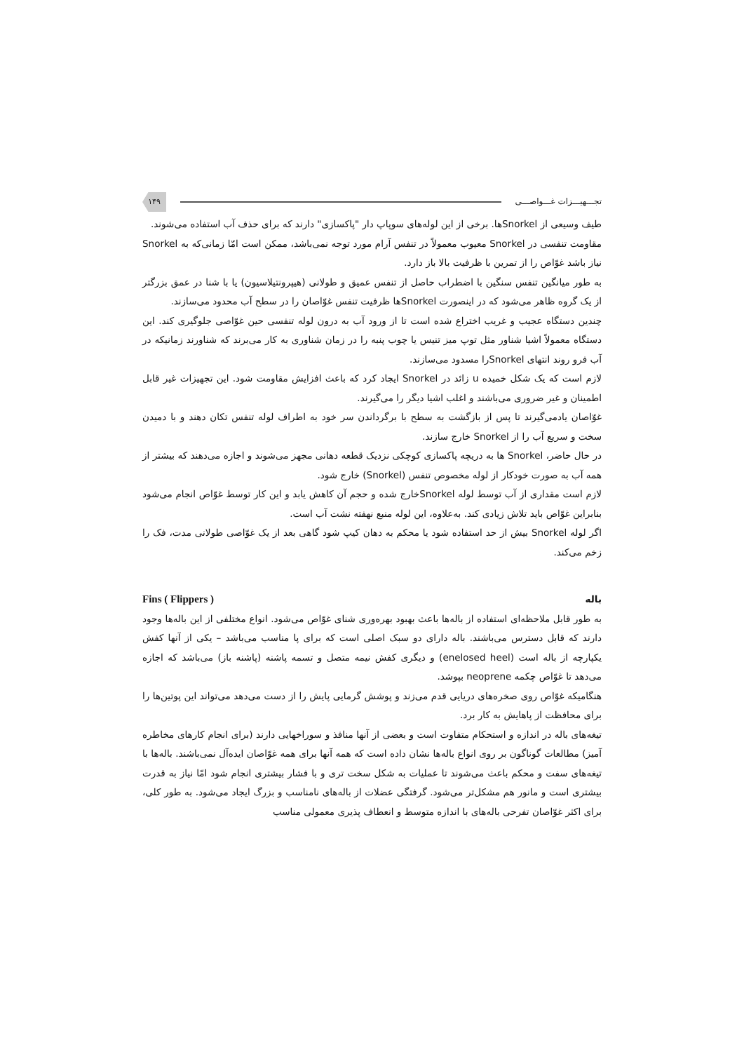تجـــهیـــزات غـــواصـــی ۱۴۹
طیف وسیعی از Snorkelها. برخی از این لوله‌های سوپاپ دار "پاکسازی" دارند که برای حذف آب استفاده می‌شوند.
مقاومت تنفسی در Snorkel معیوب معمولاً در تنفس آرام مورد توجه نمی‌باشد، ممکن است امّا زمانی‌که به Snorkel نیاز باشد غوّاص را از تمرین با ظرفیت بالا باز دارد.
به طور میانگین تنفس سنگین با اضطراب حاصل از تنفس عمیق و طولانی (هیپرونتیلاسیون) یا با شنا در عمق بزرگتر از یک گروه ظاهر می‌شود که در اینصورت Snorkelها ظرفیت تنفس غوّاصان را در سطح آب محدود می‌سازند.
چندین دستگاه عجیب و غریب اختراع شده است تا از ورود آب به درون لوله تنفسی حین غوّاصی جلوگیری کند. این دستگاه معمولاً اشیا شناور مثل توپ میز تنیس یا چوب پنبه را در زمان شناوری به کار می‌برند که شناورند زمانیکه در آب فرو روند انتهای Snorkelرا مسدود می‌سازند.
لازم است که یک شکل خمیده u زائد در Snorkel ایجاد کرد که باعث افزایش مقاومت شود. این تجهیزات غیر قابل اطمینان و غیر ضروری می‌باشند و اغلب اشیا دیگر را می‌گیرند.
غوّاصان یادمی‌گیرند تا پس از بازگشت به سطح با برگرداندن سر خود به اطراف لوله تنفس تکان دهند و با دمیدن سخت و سریع آب را از Snorkel خارج سازند.
در حال حاضر، Snorkel ها به دریچه پاکسازی کوچکی نزدیک قطعه دهانی مجهز می‌شوند و اجازه می‌دهند که بیشتر از همه آب به صورت خودکار از لوله مخصوص تنفس (Snorkel) خارج شود.
لازم است مقداری از آب توسط لوله Snorkelخارج شده و حجم آن کاهش یابد و این کار توسط غوّاص انجام می‌شود بنابراین غوّاص باید تلاش زیادی کند. به‌علاوه، این لوله منبع نهفته نشت آب است.
اگر لوله Snorkel بیش از حد استفاده شود یا محکم به دهان کیپ شود گاهی بعد از یک غوّاصی طولانی مدت، فک را زخم می‌کند.
باله Fins ( Flippers )
به طور قابل ملاحظه‌ای استفاده از باله‌ها باعث بهبود بهره‌وری شنای غوّاص می‌شود. انواع مختلفی از این باله‌ها وجود دارند که قابل دسترس می‌باشند. باله دارای دو سبک اصلی است که برای پا مناسب می‌باشد – یکی از آنها کفش یکپارچه از باله است (enelosed heel) و دیگری کفش نیمه متصل و تسمه پاشنه (پاشنه باز) می‌باشد که اجازه می‌دهد تا غوّاص چکمه neoprene بپوشد.
هنگامیکه غوّاص روی صخره‌های دریایی قدم می‌زند و پوشش گرمایی پایش را از دست می‌دهد می‌تواند این پوتین‌ها را برای محافظت از پاهایش به کار برد.
تیغه‌های باله در اندازه و استحکام متفاوت است و بعضی از آنها منافذ و سوراخهایی دارند (برای انجام کارهای مخاطره آمیز) مطالعات گوناگون بر روی انواع باله‌ها نشان داده است که همه آنها برای همه غوّاصان ایده‌آل نمی‌باشند. باله‌ها با تیغه‌های سفت و محکم باعث می‌شوند تا عملیات به شکل سخت تری و با فشار بیشتری انجام شود امّا نیاز به قدرت بیشتری است و مانور هم مشکل‌تر می‌شود. گرفتگی عضلات از باله‌های نامناسب و بزرگ ایجاد می‌شود. به طور کلی، برای اکثر غوّاصان تفرحی باله‌های با اندازه متوسط و انعطاف پذیری معمولی مناسب